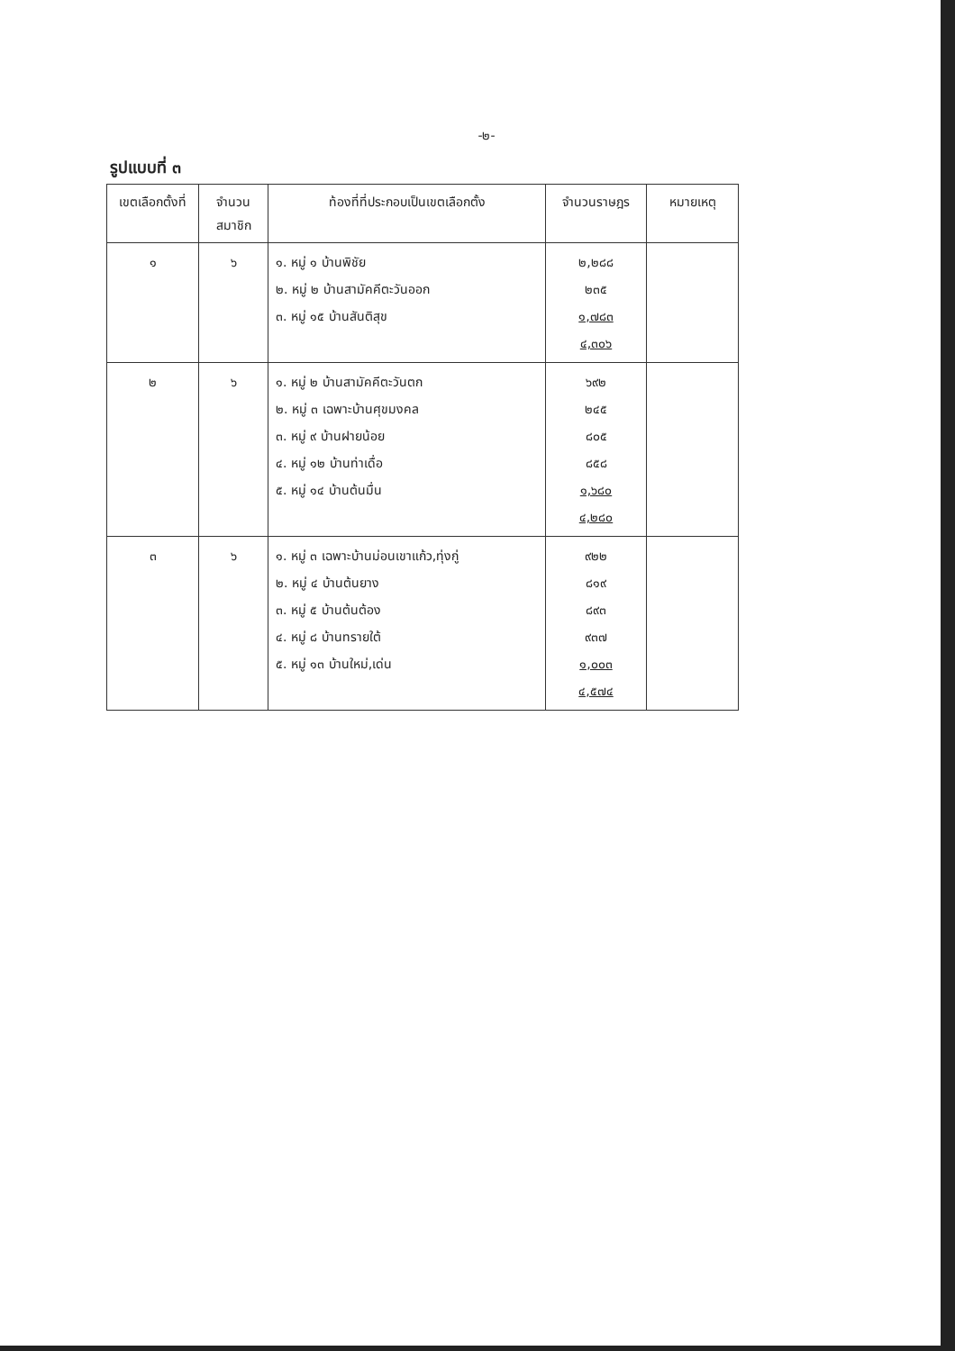-๒-
รูปแบบที่ ๓
| เขตเลือกตั้งที่ | จำนวนสมาชิก | ท้องที่ที่ประกอบเป็นเขตเลือกตั้ง | จำนวนราษฎร | หมายเหตุ |
| --- | --- | --- | --- | --- |
| ๑ | ๖ | ๑. หมู่ ๑ บ้านพิชัย ๒. หมู่ ๒ บ้านสามัคคีตะวันออก ๓. หมู่ ๑๕ บ้านสันติสุข | ๒,๒๘๘ ๒๓๕ ๑,๗๘๓ ๔,๓๐๖ | |
| ๒ | ๖ | ๑. หมู่ ๒ บ้านสามัคคีตะวันตก ๒. หมู่ ๓ เฉพาะบ้านศุขมงคล ๓. หมู่ ๙ บ้านฝายน้อย ๔. หมู่ ๑๒ บ้านท่าเดื่อ ๕. หมู่ ๑๔ บ้านต้นมื่น | ๖๙๒ ๒๔๕ ๘๐๕ ๘๕๘ ๑,๖๘๐ ๔,๒๘๐ | |
| ๓ | ๖ | ๑. หมู่ ๓ เฉพาะบ้านม่อนเขาแก้ว,ทุ่งกู่ ๒. หมู่ ๔ บ้านต้นยาง ๓. หมู่ ๕ บ้านต้นต้อง ๔. หมู่ ๘ บ้านทรายใต้ ๕. หมู่ ๑๓ บ้านใหม่,เด่น | ๙๒๒ ๘๑๙ ๘๙๓ ๙๓๗ ๑,๐๐๓ ๔,๕๗๔ | |